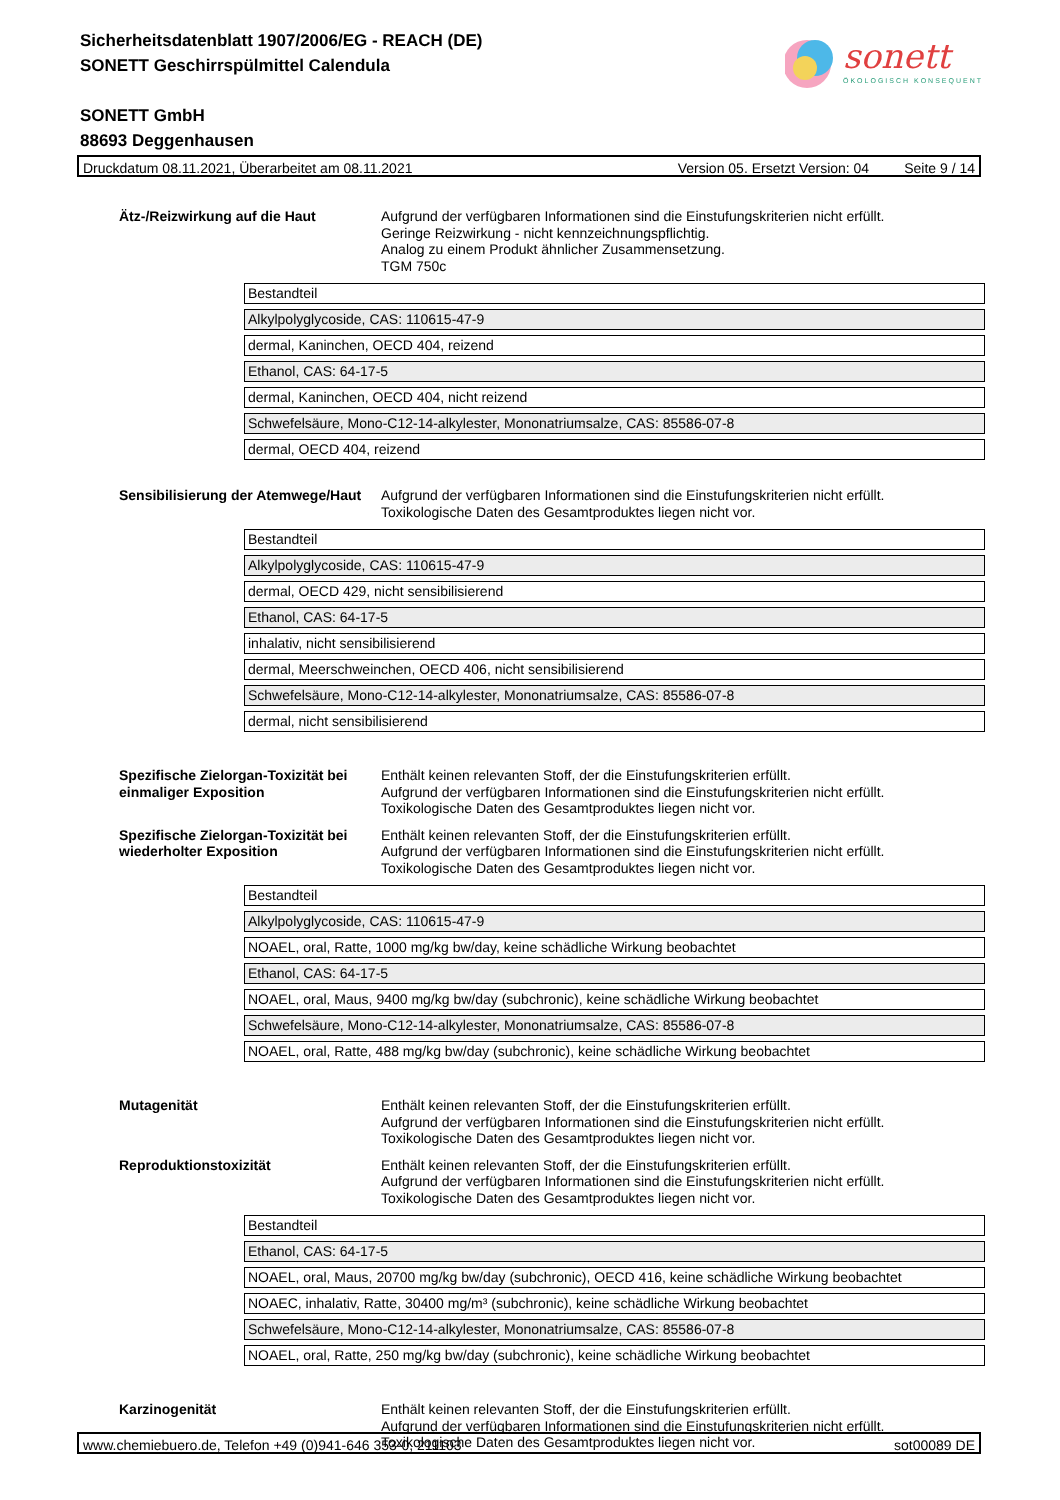Sicherheitsdatenblatt 1907/2006/EG - REACH (DE)
SONETT Geschirrspülmittel Calendula
SONETT GmbH
88693 Deggenhausen
sonett
ÖKOLOGISCH KONSEQUENT
Druckdatum 08.11.2021, Überarbeitet am 08.11.2021 Version 05. Ersetzt Version: 04 Seite 9 / 14
Ätz-/Reizwirkung auf die Haut Aufgrund der verfügbaren Informationen sind die Einstufungskriterien nicht erfüllt.
Geringe Reizwirkung - nicht kennzeichnungspflichtig.
Analog zu einem Produkt ähnlicher Zusammensetzung.
TGM 750c
| Bestandteil |
| Alkylpolyglycoside, CAS: 110615-47-9 |
| dermal, Kaninchen, OECD 404, reizend |
| Ethanol, CAS: 64-17-5 |
| dermal, Kaninchen, OECD 404, nicht reizend |
| Schwefelsäure, Mono-C12-14-alkylester, Mononatriumsalze, CAS: 85586-07-8 |
| dermal, OECD 404, reizend |
Sensibilisierung der Atemwege/Haut
Aufgrund der verfügbaren Informationen sind die Einstufungskriterien nicht erfüllt.
Toxikologische Daten des Gesamtproduktes liegen nicht vor.
| Bestandteil |
| Alkylpolyglycoside, CAS: 110615-47-9 |
| dermal, OECD 429, nicht sensibilisierend |
| Ethanol, CAS: 64-17-5 |
| inhalativ, nicht sensibilisierend |
| dermal, Meerschweinchen, OECD 406, nicht sensibilisierend |
| Schwefelsäure, Mono-C12-14-alkylester, Mononatriumsalze, CAS: 85586-07-8 |
| dermal, nicht sensibilisierend |
Spezifische Zielorgan-Toxizität bei einmaliger Exposition
Enthält keinen relevanten Stoff, der die Einstufungskriterien erfüllt.
Aufgrund der verfügbaren Informationen sind die Einstufungskriterien nicht erfüllt.
Toxikologische Daten des Gesamtproduktes liegen nicht vor.
Spezifische Zielorgan-Toxizität bei wiederholter Exposition
Enthält keinen relevanten Stoff, der die Einstufungskriterien erfüllt.
Aufgrund der verfügbaren Informationen sind die Einstufungskriterien nicht erfüllt.
Toxikologische Daten des Gesamtproduktes liegen nicht vor.
| Bestandteil |
| Alkylpolyglycoside, CAS: 110615-47-9 |
| NOAEL, oral, Ratte, 1000 mg/kg bw/day, keine schädliche Wirkung beobachtet |
| Ethanol, CAS: 64-17-5 |
| NOAEL, oral, Maus, 9400 mg/kg bw/day (subchronic), keine schädliche Wirkung beobachtet |
| Schwefelsäure, Mono-C12-14-alkylester, Mononatriumsalze, CAS: 85586-07-8 |
| NOAEL, oral, Ratte, 488 mg/kg bw/day (subchronic), keine schädliche Wirkung beobachtet |
Mutagenität Enthält keinen relevanten Stoff, der die Einstufungskriterien erfüllt.
Aufgrund der verfügbaren Informationen sind die Einstufungskriterien nicht erfüllt.
Toxikologische Daten des Gesamtproduktes liegen nicht vor.
Reproduktionstoxizität Enthält keinen relevanten Stoff, der die Einstufungskriterien erfüllt.
Aufgrund der verfügbaren Informationen sind die Einstufungskriterien nicht erfüllt.
Toxikologische Daten des Gesamtproduktes liegen nicht vor.
| Bestandteil |
| Ethanol, CAS: 64-17-5 |
| NOAEL, oral, Maus, 20700 mg/kg bw/day (subchronic), OECD 416, keine schädliche Wirkung beobachtet |
| NOAEC, inhalativ, Ratte, 30400 mg/m³ (subchronic), keine schädliche Wirkung beobachtet |
| Schwefelsäure, Mono-C12-14-alkylester, Mononatriumsalze, CAS: 85586-07-8 |
| NOAEL, oral, Ratte, 250 mg/kg bw/day (subchronic), keine schädliche Wirkung beobachtet |
Karzinogenität Enthält keinen relevanten Stoff, der die Einstufungskriterien erfüllt.
Aufgrund der verfügbaren Informationen sind die Einstufungskriterien nicht erfüllt.
Toxikologische Daten des Gesamtproduktes liegen nicht vor.
www.chemiebuero.de, Telefon +49 (0)941-646 353-0, 211103 sot00089 DE